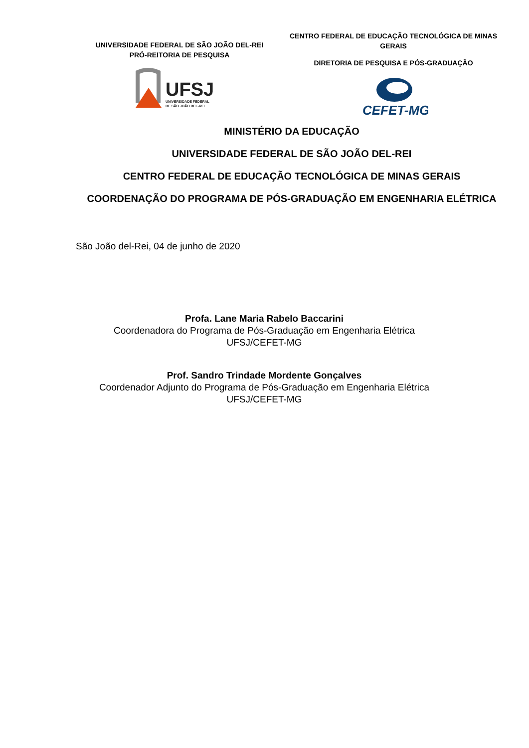UNIVERSIDADE FEDERAL DE SÃO JOÃO DEL-REI
PRÓ-REITORIA DE PESQUISA
UFSJ
UNIVERSIDADE FEDERAL
DE SÃO JOÃO DEL-REI
CENTRO FEDERAL DE EDUCAÇÃO TECNOLÓGICA DE MINAS GERAIS
DIRETORIA DE PESQUISA E PÓS-GRADUAÇÃO
CEFET-MG
MINISTÉRIO DA EDUCAÇÃO
UNIVERSIDADE FEDERAL DE SÃO JOÃO DEL-REI
CENTRO FEDERAL DE EDUCAÇÃO TECNOLÓGICA DE MINAS GERAIS
COORDENAÇÃO DO PROGRAMA DE PÓS-GRADUAÇÃO EM ENGENHARIA ELÉTRICA
São João del-Rei, 04 de junho de 2020
Profa. Lane Maria Rabelo Baccarini
Coordenadora do Programa de Pós-Graduação em Engenharia Elétrica
UFSJ/CEFET-MG
Prof. Sandro Trindade Mordente Gonçalves
Coordenador Adjunto do Programa de Pós-Graduação em Engenharia Elétrica
UFSJ/CEFET-MG